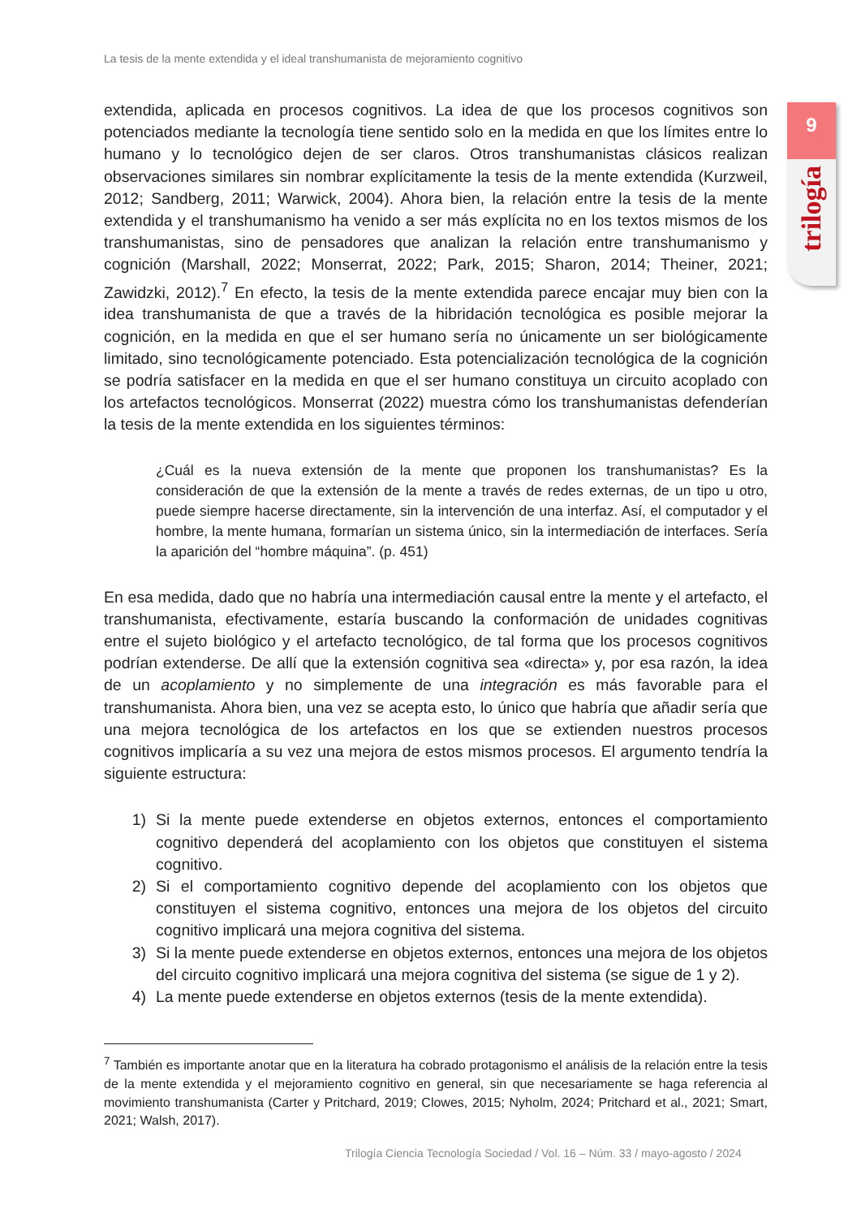La tesis de la mente extendida y el ideal transhumanista de mejoramiento cognitivo
9
trilogía
extendida, aplicada en procesos cognitivos. La idea de que los procesos cognitivos son potenciados mediante la tecnología tiene sentido solo en la medida en que los límites entre lo humano y lo tecnológico dejen de ser claros. Otros transhumanistas clásicos realizan observaciones similares sin nombrar explícitamente la tesis de la mente extendida (Kurzweil, 2012; Sandberg, 2011; Warwick, 2004). Ahora bien, la relación entre la tesis de la mente extendida y el transhumanismo ha venido a ser más explícita no en los textos mismos de los transhumanistas, sino de pensadores que analizan la relación entre transhumanismo y cognición (Marshall, 2022; Monserrat, 2022; Park, 2015; Sharon, 2014; Theiner, 2021; Zawidzki, 2012).<sup>7</sup> En efecto, la tesis de la mente extendida parece encajar muy bien con la idea transhumanista de que a través de la hibridación tecnológica es posible mejorar la cognición, en la medida en que el ser humano sería no únicamente un ser biológicamente limitado, sino tecnológicamente potenciado. Esta potencialización tecnológica de la cognición se podría satisfacer en la medida en que el ser humano constituya un circuito acoplado con los artefactos tecnológicos. Monserrat (2022) muestra cómo los transhumanistas defenderían la tesis de la mente extendida en los siguientes términos:
¿Cuál es la nueva extensión de la mente que proponen los transhumanistas? Es la consideración de que la extensión de la mente a través de redes externas, de un tipo u otro, puede siempre hacerse directamente, sin la intervención de una interfaz. Así, el computador y el hombre, la mente humana, formarían un sistema único, sin la intermediación de interfaces. Sería la aparición del “hombre máquina”. (p. 451)
En esa medida, dado que no habría una intermediación causal entre la mente y el artefacto, el transhumanista, efectivamente, estaría buscando la conformación de unidades cognitivas entre el sujeto biológico y el artefacto tecnológico, de tal forma que los procesos cognitivos podrían extenderse. De allí que la extensión cognitiva sea «directa» y, por esa razón, la idea de un acoplamiento y no simplemente de una integración es más favorable para el transhumanista. Ahora bien, una vez se acepta esto, lo único que habría que añadir sería que una mejora tecnológica de los artefactos en los que se extienden nuestros procesos cognitivos implicaría a su vez una mejora de estos mismos procesos. El argumento tendría la siguiente estructura:
1) Si la mente puede extenderse en objetos externos, entonces el comportamiento cognitivo dependerá del acoplamiento con los objetos que constituyen el sistema cognitivo.
2) Si el comportamiento cognitivo depende del acoplamiento con los objetos que constituyen el sistema cognitivo, entonces una mejora de los objetos del circuito cognitivo implicará una mejora cognitiva del sistema.
3) Si la mente puede extenderse en objetos externos, entonces una mejora de los objetos del circuito cognitivo implicará una mejora cognitiva del sistema (se sigue de 1 y 2).
4) La mente puede extenderse en objetos externos (tesis de la mente extendida).
<sup>7</sup> También es importante anotar que en la literatura ha cobrado protagonismo el análisis de la relación entre la tesis de la mente extendida y el mejoramiento cognitivo en general, sin que necesariamente se haga referencia al movimiento transhumanista (Carter y Pritchard, 2019; Clowes, 2015; Nyholm, 2024; Pritchard et al., 2021; Smart, 2021; Walsh, 2017).
Trilogía Ciencia Tecnología Sociedad / Vol. 16 – Núm. 33 / mayo-agosto / 2024